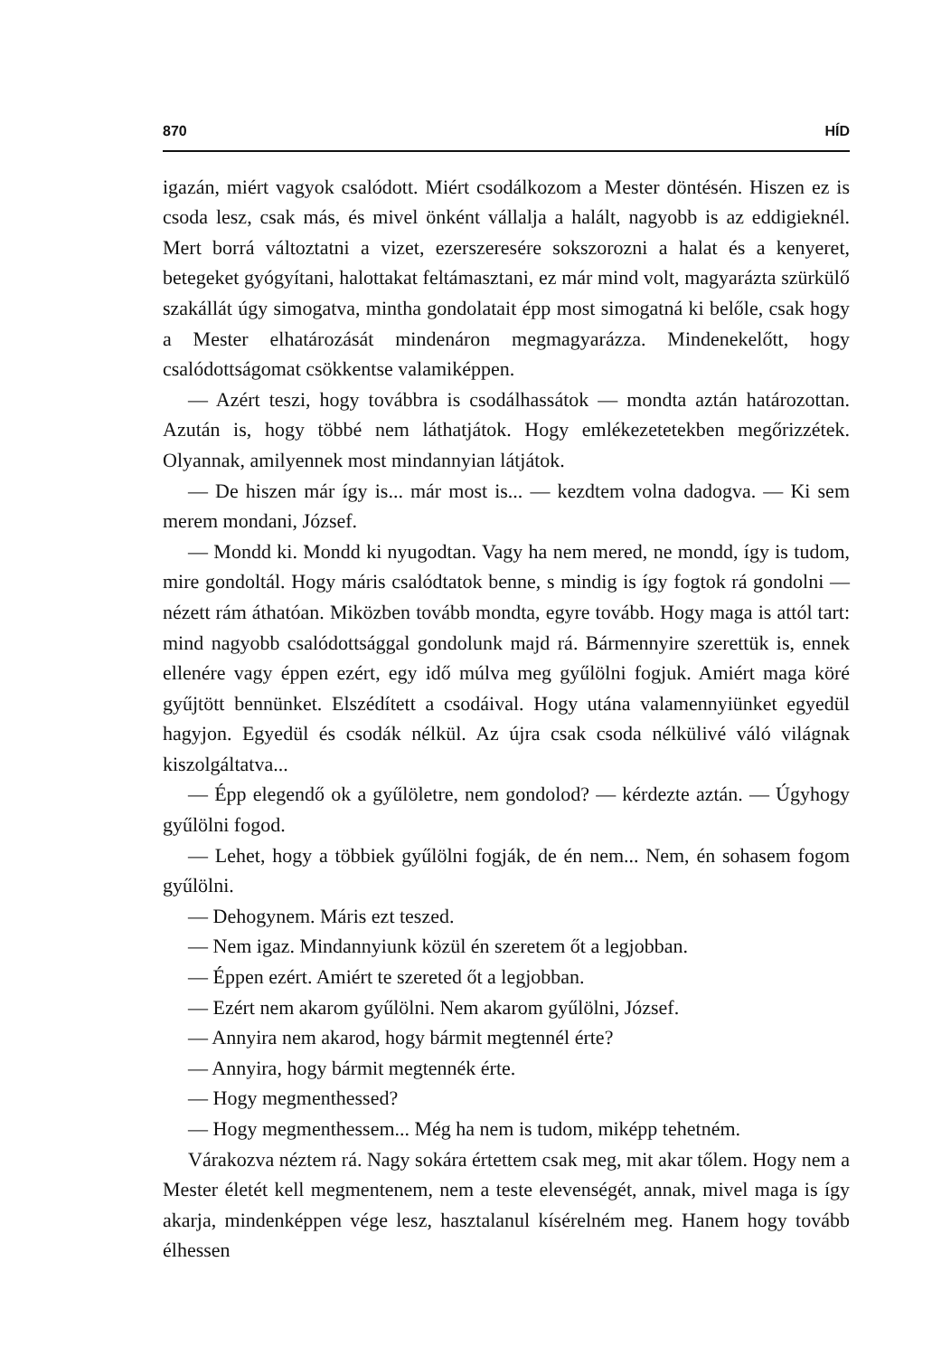870 HÍD
igazán, miért vagyok csalódott. Miért csodálkozom a Mester döntésén. Hiszen ez is csoda lesz, csak más, és mivel önként vállalja a halált, nagyobb is az eddigieknél. Mert borrá változtatni a vizet, ezerszeresére sokszorozni a halat és a kenyeret, betegeket gyógyítani, halottakat feltámasztani, ez már mind volt, magyarázta szürkülő szakállát úgy simogatva, mintha gondolatait épp most simogatná ki belőle, csak hogy a Mester elhatározását mindenáron megmagyarázza. Mindenekelőtt, hogy csalódottságomat csökkentse valamiképpen.
— Azért teszi, hogy továbbra is csodálhassátok — mondta aztán határozottan. Azután is, hogy többé nem láthatjátok. Hogy emlékezetetekben megőrizzétek. Olyannak, amilyennek most mindannyian látjátok.
— De hiszen már így is... már most is... — kezdtem volna dadogva. — Ki sem merem mondani, József.
— Mondd ki. Mondd ki nyugodtan. Vagy ha nem mered, ne mondd, így is tudom, mire gondoltál. Hogy máris csalódtatok benne, s mindig is így fogtok rá gondolni — nézett rám áthatóan. Miközben tovább mondta, egyre tovább. Hogy maga is attól tart: mind nagyobb csalódottsággal gondolunk majd rá. Bármennyire szerettük is, ennek ellenére vagy éppen ezért, egy idő múlva meg gyűlölni fogjuk. Amiért maga köré gyűjtött bennünket. Elszédített a csodáival. Hogy utána valamennyiünket egyedül hagyjon. Egyedül és csodák nélkül. Az újra csak csoda nélkülivé váló világnak kiszolgáltatva...
— Épp elegendő ok a gyűlöletre, nem gondolod? — kérdezte aztán. — Úgyhogy gyűlölni fogod.
— Lehet, hogy a többiek gyűlölni fogják, de én nem... Nem, én sohasem fogom gyűlölni.
— Dehogynem. Máris ezt teszed.
— Nem igaz. Mindannyiunk közül én szeretem őt a legjobban.
— Éppen ezért. Amiért te szereted őt a legjobban.
— Ezért nem akarom gyűlölni. Nem akarom gyűlölni, József.
— Annyira nem akarod, hogy bármit megtennél érte?
— Annyira, hogy bármit megtennék érte.
— Hogy megmenthessed?
— Hogy megmenthessem... Még ha nem is tudom, miképp tehetném.
Várakozva néztem rá. Nagy sokára értettem csak meg, mit akar tőlem. Hogy nem a Mester életét kell megmentenem, nem a teste elevenségét, annak, mivel maga is így akarja, mindenképpen vége lesz, hasztalanul kísérelném meg. Hanem hogy tovább élhessen